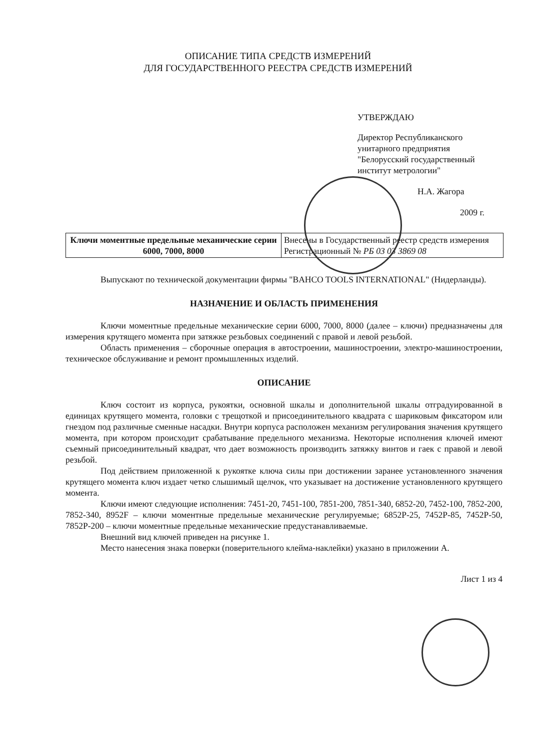ОПИСАНИЕ ТИПА СРЕДСТВ ИЗМЕРЕНИЙ
ДЛЯ ГОСУДАРСТВЕННОГО РЕЕСТРА СРЕДСТВ ИЗМЕРЕНИЙ
УТВЕРЖДАЮ
Директор Республиканского
унитарного предприятия
"Белорусский государственный
институт метрологии"
Н.А. Жагора
2009 г.
| Ключи моментные предельные механические серии 6000, 7000, 8000 | Внесены в Государственный реестр средств измерения Регистрационный № РБ 03 03 3869 08 |
Выпускают по технической документации фирмы "BAHCO TOOLS INTERNATIONAL" (Нидерланды).
НАЗНАЧЕНИЕ И ОБЛАСТЬ ПРИМЕНЕНИЯ
Ключи моментные предельные механические серии 6000, 7000, 8000 (далее – ключи) предназначены для измерения крутящего момента при затяжке резьбовых соединений с правой и левой резьбой.
Область применения – сборочные операция в автостроении, машиностроении, электро-машиностроении, техническое обслуживание и ремонт промышленных изделий.
ОПИСАНИЕ
Ключ состоит из корпуса, рукоятки, основной шкалы и дополнительной шкалы отградуированной в единицах крутящего момента, головки с трещоткой и присоединительного квадрата с шариковым фиксатором или гнездом под различные сменные насадки. Внутри корпуса расположен механизм регулирования значения крутящего момента, при котором происходит срабатывание предельного механизма. Некоторые исполнения ключей имеют съемный присоединительный квадрат, что дает возможность производить затяжку винтов и гаек с правой и левой резьбой.
Под действием приложенной к рукоятке ключа силы при достижении заранее установленного значения крутящего момента ключ издает четко слышимый щелчок, что указывает на достижение установленного крутящего момента.
Ключи имеют следующие исполнения: 7451-20, 7451-100, 7851-200, 7851-340, 6852-20, 7452-100, 7852-200, 7852-340, 8952F – ключи моментные предельные механические регулируемые; 6852P-25, 7452P-85, 7452P-50, 7852P-200 – ключи моментные предельные механические предустанавливаемые.
Внешний вид ключей приведен на рисунке 1.
Место нанесения знака поверки (поверительного клейма-наклейки) указано в приложении А.
Лист 1 из 4